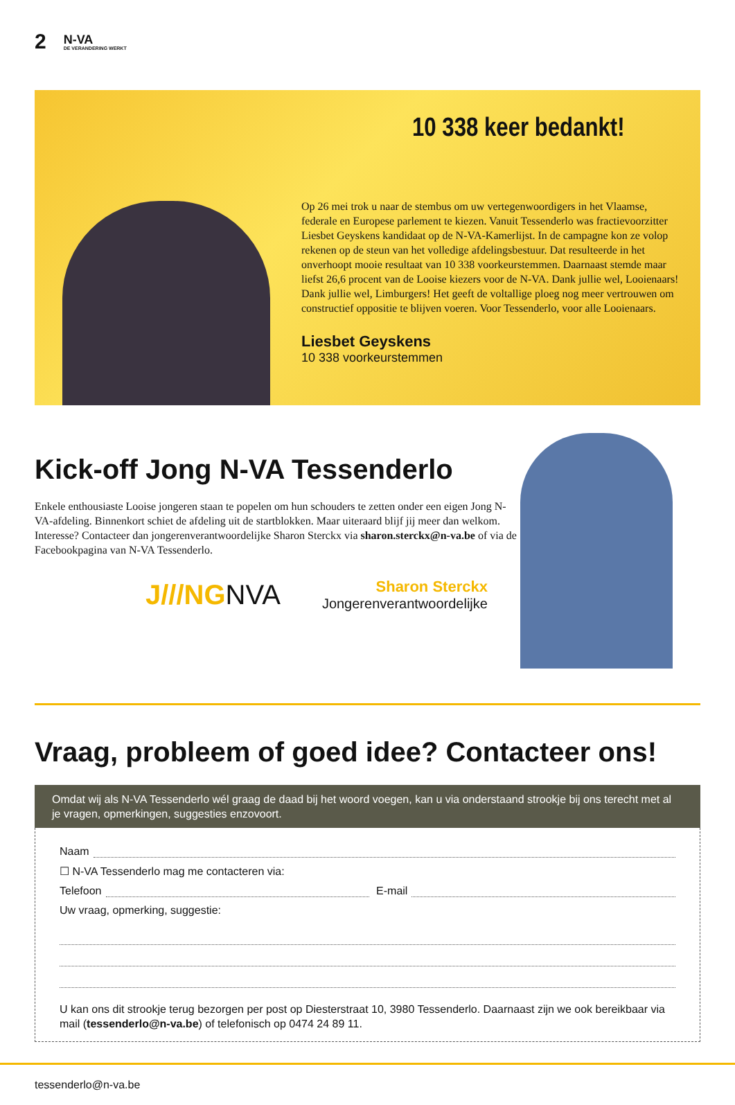2
N-VA
DE VERANDERING WERKT
10 338 keer bedankt!
Op 26 mei trok u naar de stembus om uw vertegenwoordigers in het Vlaamse, federale en Europese parlement te kiezen. Vanuit Tessenderlo was fractievoorzitter Liesbet Geyskens kandidaat op de N-VA-Kamerlijst. In de campagne kon ze volop rekenen op de steun van het volledige afdelingsbestuur. Dat resulteerde in het onverhoopt mooie resultaat van 10 338 voorkeurstemmen. Daarnaast stemde maar liefst 26,6 procent van de Looise kiezers voor de N-VA. Dank jullie wel, Looienaars! Dank jullie wel, Limburgers! Het geeft de voltallige ploeg nog meer vertrouwen om constructief oppositie te blijven voeren. Voor Tessenderlo, voor alle Looienaars.
Liesbet Geyskens
10 338 voorkeurstemmen
Kick-off Jong N-VA Tessenderlo
Enkele enthousiaste Looise jongeren staan te popelen om hun schouders te zetten onder een eigen Jong N-VA-afdeling. Binnenkort schiet de afdeling uit de startblokken. Maar uiteraard blijf jij meer dan welkom. Interesse? Contacteer dan jongerenverantwoordelijke Sharon Sterckx via sharon.sterckx@n-va.be of via de Facebookpagina van N-VA Tessenderlo.
J///NGNVA
Sharon Sterckx
Jongerenverantwoordelijke
Vraag, probleem of goed idee? Contacteer ons!
Omdat wij als N-VA Tessenderlo wél graag de daad bij het woord voegen, kan u via onderstaand strookje bij ons terecht met al je vragen, opmerkingen, suggesties enzovoort.
Naam
☐ N-VA Tessenderlo mag me contacteren via:
Telefoon E-mail
Uw vraag, opmerking, suggestie:
U kan ons dit strookje terug bezorgen per post op Diesterstraat 10, 3980 Tessenderlo. Daarnaast zijn we ook bereikbaar via mail (tessenderlo@n-va.be) of telefonisch op 0474 24 89 11.
tessenderlo@n-va.be